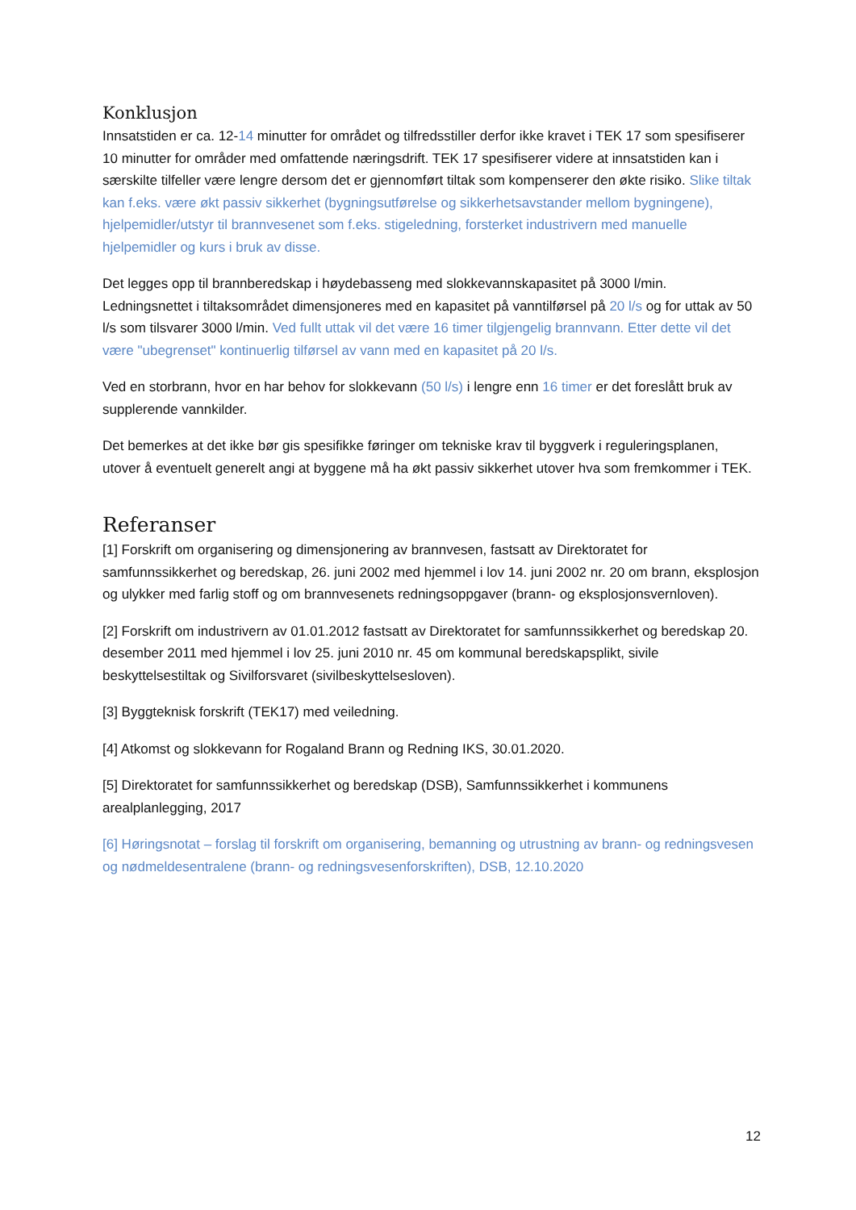Konklusjon
Innsatstiden er ca. 12-14 minutter for området og tilfredsstiller derfor ikke kravet i TEK 17 som spesifiserer 10 minutter for områder med omfattende næringsdrift. TEK 17 spesifiserer videre at innsatstiden kan i særskilte tilfeller være lengre dersom det er gjennomført tiltak som kompenserer den økte risiko. Slike tiltak kan f.eks. være økt passiv sikkerhet (bygningsutførelse og sikkerhetsavstander mellom bygningene), hjelpemidler/utstyr til brannvesenet som f.eks. stigeledning, forsterket industrivern med manuelle hjelpemidler og kurs i bruk av disse.
Det legges opp til brannberedskap i høydebasseng med slokkevannskapasitet på 3000 l/min. Ledningsnettet i tiltaksområdet dimensjoneres med en kapasitet på vanntilførsel på 20 l/s og for uttak av 50 l/s som tilsvarer 3000 l/min. Ved fullt uttak vil det være 16 timer tilgjengelig brannvann. Etter dette vil det være "ubegrenset" kontinuerlig tilførsel av vann med en kapasitet på 20 l/s.
Ved en storbrann, hvor en har behov for slokkevann (50 l/s) i lengre enn 16 timer er det foreslått bruk av supplerende vannkilder.
Det bemerkes at det ikke bør gis spesifikke føringer om tekniske krav til byggverk i reguleringsplanen, utover å eventuelt generelt angi at byggene må ha økt passiv sikkerhet utover hva som fremkommer i TEK.
Referanser
[1] Forskrift om organisering og dimensjonering av brannvesen, fastsatt av Direktoratet for samfunnssikkerhet og beredskap, 26. juni 2002 med hjemmel i lov 14. juni 2002 nr. 20 om brann, eksplosjon og ulykker med farlig stoff og om brannvesenets redningsoppgaver (brann- og eksplosjonsvernloven).
[2] Forskrift om industrivern av 01.01.2012 fastsatt av Direktoratet for samfunnssikkerhet og beredskap 20. desember 2011 med hjemmel i lov 25. juni 2010 nr. 45 om kommunal beredskapsplikt, sivile beskyttelsestiltak og Sivilforsvaret (sivilbeskyttelsesloven).
[3] Byggteknisk forskrift (TEK17) med veiledning.
[4] Atkomst og slokkevann for Rogaland Brann og Redning IKS, 30.01.2020.
[5] Direktoratet for samfunnssikkerhet og beredskap (DSB), Samfunnssikkerhet i kommunens arealplanlegging, 2017
[6] Høringsnotat – forslag til forskrift om organisering, bemanning og utrustning av brann- og redningsvesen og nødmeldesentralene (brann- og redningsvesenforskriften), DSB, 12.10.2020
12